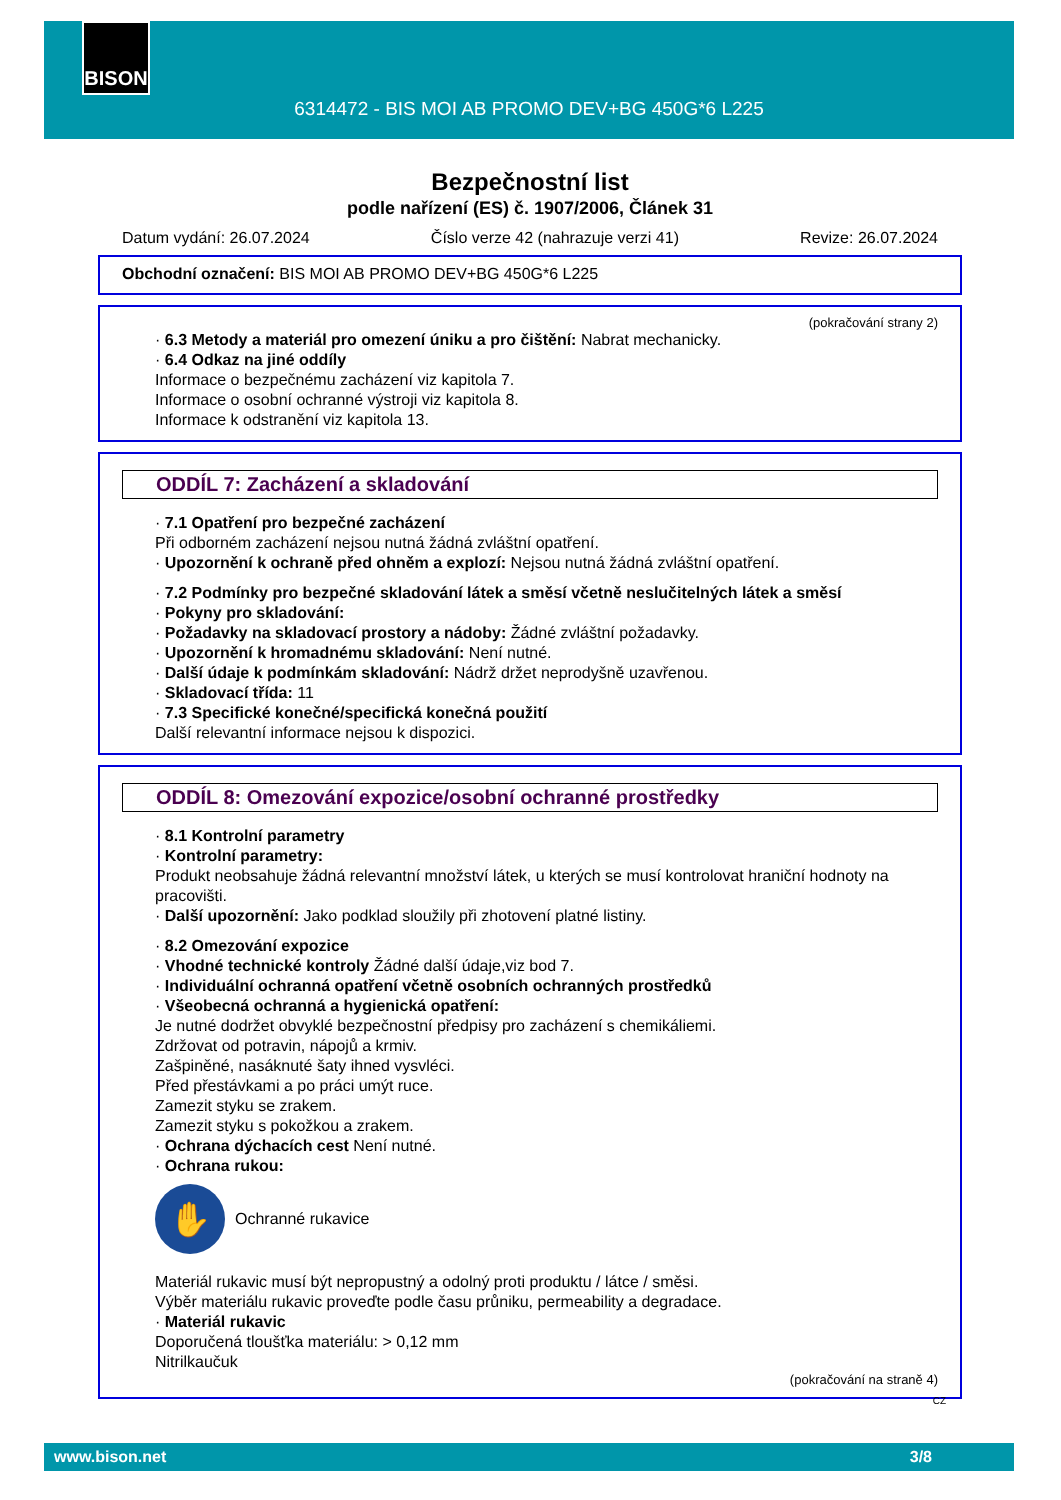BISON
6314472 - BIS MOI AB PROMO DEV+BG 450G*6 L225
Bezpečnostní list
podle nařízení (ES) č. 1907/2006, Článek 31
Datum vydání: 26.07.2024 Číslo verze 42 (nahrazuje verzi 41) Revize: 26.07.2024
Obchodní označení: BIS MOI AB PROMO DEV+BG 450G*6 L225
(pokračování strany 2)
· 6.3 Metody a materiál pro omezení úniku a pro čištění: Nabrat mechanicky.
· 6.4 Odkaz na jiné oddíly
Informace o bezpečnému zacházení viz kapitola 7.
Informace o osobní ochranné výstroji viz kapitola 8.
Informace k odstranění viz kapitola 13.
ODDÍL 7: Zacházení a skladování
· 7.1 Opatření pro bezpečné zacházení
Při odborném zacházení nejsou nutná žádná zvláštní opatření.
· Upozornění k ochraně před ohněm a explozí: Nejsou nutná žádná zvláštní opatření.
· 7.2 Podmínky pro bezpečné skladování látek a směsí včetně neslučitelných látek a směsí
· Pokyny pro skladování:
· Požadavky na skladovací prostory a nádoby: Žádné zvláštní požadavky.
· Upozornění k hromadnému skladování: Není nutné.
· Další údaje k podmínkám skladování: Nádrž držet neprodyšně uzavřenou.
· Skladovací třída: 11
· 7.3 Specifické konečné/specifická konečná použití
Další relevantní informace nejsou k dispozici.
ODDÍL 8: Omezování expozice/osobní ochranné prostředky
· 8.1 Kontrolní parametry
· Kontrolní parametry:
Produkt neobsahuje žádná relevantní množství látek, u kterých se musí kontrolovat hraniční hodnoty na pracovišti.
· Další upozornění: Jako podklad sloužily při zhotovení platné listiny.
· 8.2 Omezování expozice
· Vhodné technické kontroly Žádné další údaje,viz bod 7.
· Individuální ochranná opatření včetně osobních ochranných prostředků
· Všeobecná ochranná a hygienická opatření:
Je nutné dodržet obvyklé bezpečnostní předpisy pro zacházení s chemikáliemi.
Zdržovat od potravin, nápojů a krmiv.
Zašpiněné, nasáknuté šaty ihned vysvléci.
Před přestávkami a po práci umýt ruce.
Zamezit styku se zrakem.
Zamezit styku s pokožkou a zrakem.
· Ochrana dýchacích cest Není nutné.
· Ochrana rukou:
✋
Ochranné rukavice
Materiál rukavic musí být nepropustný a odolný proti produktu / látce / směsi.
Výběr materiálu rukavic proveďte podle času průniku, permeability a degradace.
· Materiál rukavic
Doporučená tloušťka materiálu: > 0,12 mm
Nitrilkaučuk
(pokračování na straně 4)
CZ
www.bison.net 3/8